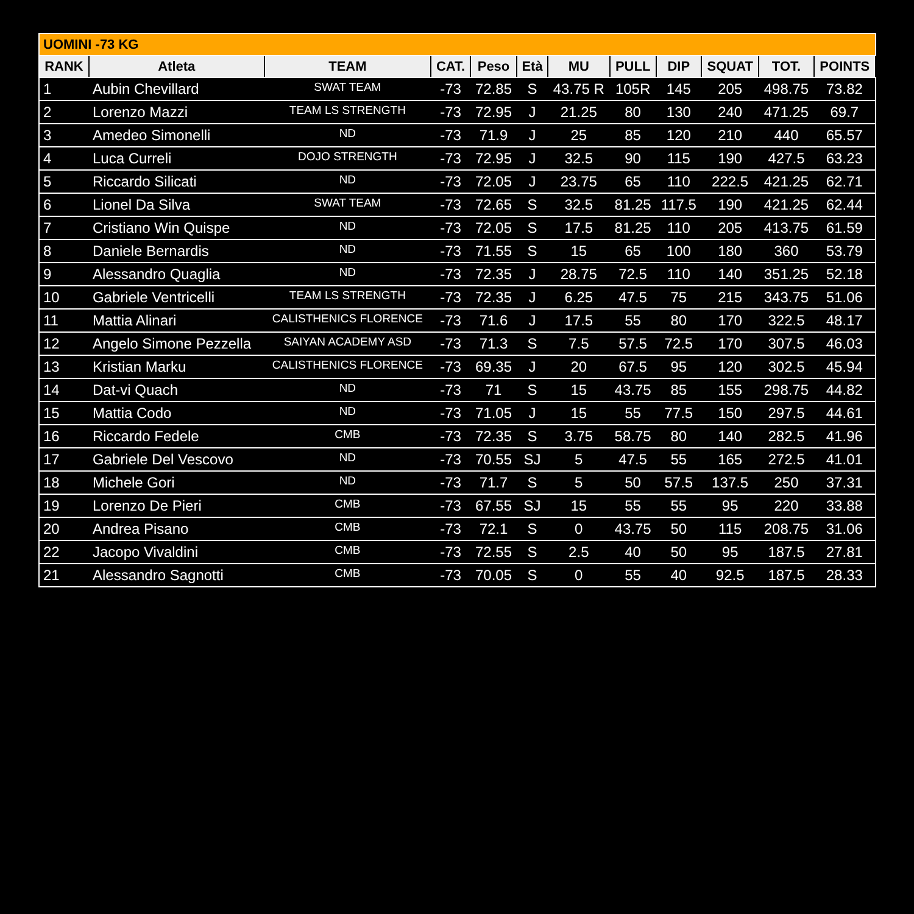| UOMINI -73 KG | | | | | | | | | | | |
| RANK | Atleta | TEAM | CAT. | Peso | Età | MU | PULL | DIP | SQUAT | TOT. | POINTS |
| 1 | Aubin Chevillard | SWAT TEAM | -73 | 72.85 | S | 43.75 R | 105R | 145 | 205 | 498.75 | 73.82 |
| 2 | Lorenzo Mazzi | TEAM LS STRENGTH | -73 | 72.95 | J | 21.25 | 80 | 130 | 240 | 471.25 | 69.7 |
| 3 | Amedeo Simonelli | ND | -73 | 71.9 | J | 25 | 85 | 120 | 210 | 440 | 65.57 |
| 4 | Luca Curreli | DOJO STRENGTH | -73 | 72.95 | J | 32.5 | 90 | 115 | 190 | 427.5 | 63.23 |
| 5 | Riccardo Silicati | ND | -73 | 72.05 | J | 23.75 | 65 | 110 | 222.5 | 421.25 | 62.71 |
| 6 | Lionel Da Silva | SWAT TEAM | -73 | 72.65 | S | 32.5 | 81.25 | 117.5 | 190 | 421.25 | 62.44 |
| 7 | Cristiano Win Quispe | ND | -73 | 72.05 | S | 17.5 | 81.25 | 110 | 205 | 413.75 | 61.59 |
| 8 | Daniele Bernardis | ND | -73 | 71.55 | S | 15 | 65 | 100 | 180 | 360 | 53.79 |
| 9 | Alessandro Quaglia | ND | -73 | 72.35 | J | 28.75 | 72.5 | 110 | 140 | 351.25 | 52.18 |
| 10 | Gabriele Ventricelli | TEAM LS STRENGTH | -73 | 72.35 | J | 6.25 | 47.5 | 75 | 215 | 343.75 | 51.06 |
| 11 | Mattia Alinari | CALISTHENICS FLORENCE | -73 | 71.6 | J | 17.5 | 55 | 80 | 170 | 322.5 | 48.17 |
| 12 | Angelo Simone Pezzella | SAIYAN ACADEMY ASD | -73 | 71.3 | S | 7.5 | 57.5 | 72.5 | 170 | 307.5 | 46.03 |
| 13 | Kristian Marku | CALISTHENICS FLORENCE | -73 | 69.35 | J | 20 | 67.5 | 95 | 120 | 302.5 | 45.94 |
| 14 | Dat-vi Quach | ND | -73 | 71 | S | 15 | 43.75 | 85 | 155 | 298.75 | 44.82 |
| 15 | Mattia Codo | ND | -73 | 71.05 | J | 15 | 55 | 77.5 | 150 | 297.5 | 44.61 |
| 16 | Riccardo Fedele | CMB | -73 | 72.35 | S | 3.75 | 58.75 | 80 | 140 | 282.5 | 41.96 |
| 17 | Gabriele Del Vescovo | ND | -73 | 70.55 | SJ | 5 | 47.5 | 55 | 165 | 272.5 | 41.01 |
| 18 | Michele Gori | ND | -73 | 71.7 | S | 5 | 50 | 57.5 | 137.5 | 250 | 37.31 |
| 19 | Lorenzo De Pieri | CMB | -73 | 67.55 | SJ | 15 | 55 | 55 | 95 | 220 | 33.88 |
| 20 | Andrea Pisano | CMB | -73 | 72.1 | S | 0 | 43.75 | 50 | 115 | 208.75 | 31.06 |
| 22 | Jacopo Vivaldini | CMB | -73 | 72.55 | S | 2.5 | 40 | 50 | 95 | 187.5 | 27.81 |
| 21 | Alessandro Sagnotti | CMB | -73 | 70.05 | S | 0 | 55 | 40 | 92.5 | 187.5 | 28.33 |